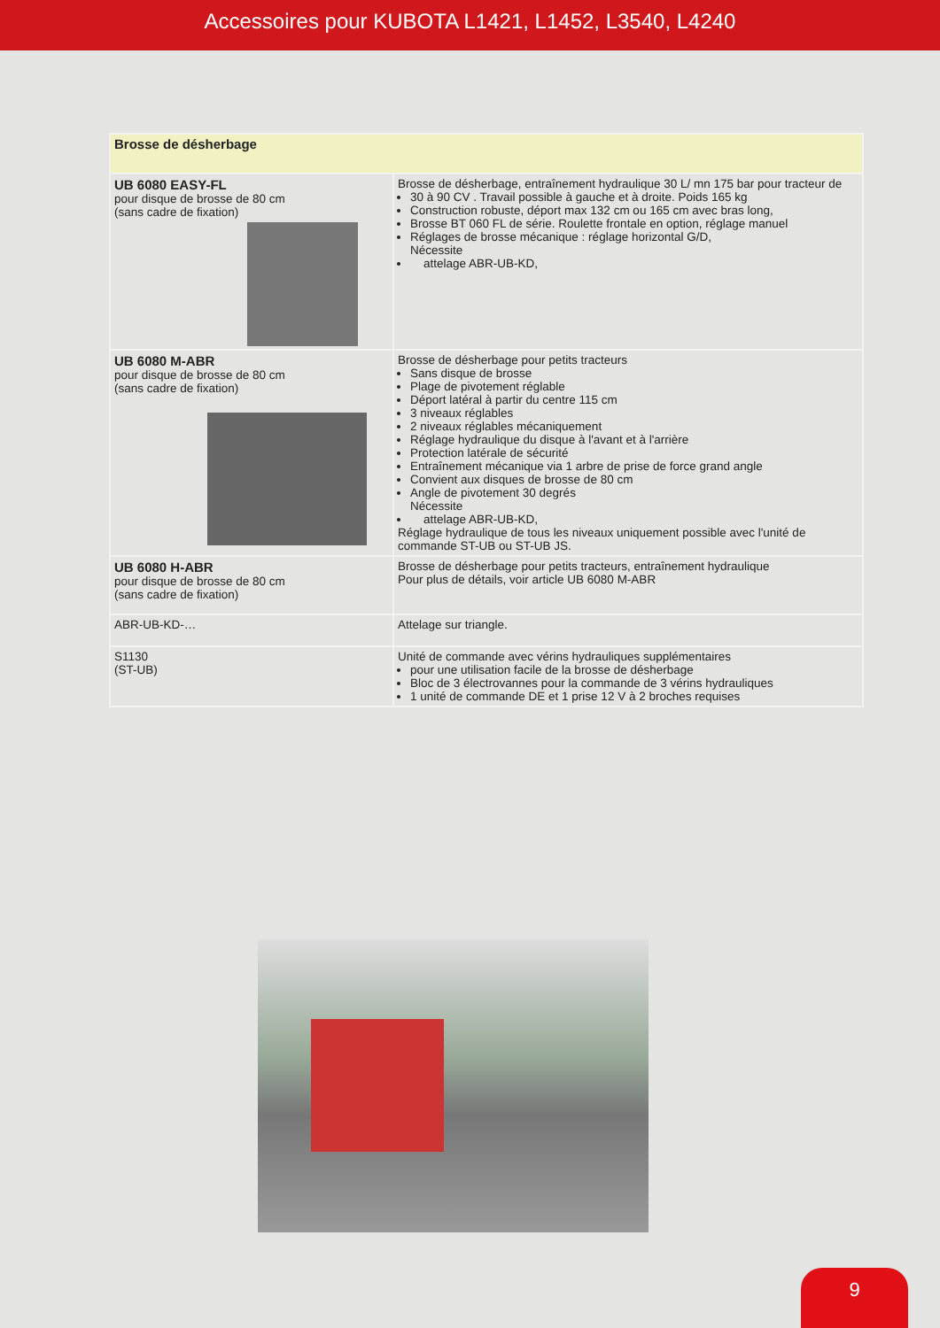Accessoires pour KUBOTA L1421, L1452, L3540, L4240
| Brosse de désherbage | |
| --- | --- |
| UB 6080 EASY-FL pour disque de brosse de 80 cm (sans cadre de fixation) | Brosse de désherbage, entraînement hydraulique 30 L/ mn 175 bar pour tracteur de 30 à 90 CV . Travail possible à gauche et à droite. Poids 165 kg Construction robuste, déport max 132 cm ou 165 cm avec bras long, Brosse BT 060 FL de série. Roulette frontale en option, réglage manuel Réglages de brosse mécanique : réglage horizontal G/D, Nécessite attelage ABR-UB-KD, |
| UB 6080 M-ABR pour disque de brosse de 80 cm (sans cadre de fixation) | Brosse de désherbage pour petits tracteurs Sans disque de brosse Plage de pivotement réglable Déport latéral à partir du centre 115 cm 3 niveaux réglables 2 niveaux réglables mécaniquement Réglage hydraulique du disque à l'avant et à l'arrière Protection latérale de sécurité Entraînement mécanique via 1 arbre de prise de force grand angle Convient aux disques de brosse de 80 cm Angle de pivotement 30 degrés Nécessite attelage ABR-UB-KD, Réglage hydraulique de tous les niveaux uniquement possible avec l'unité de commande ST-UB ou ST-UB JS. |
| UB 6080 H-ABR pour disque de brosse de 80 cm (sans cadre de fixation) | Brosse de désherbage pour petits tracteurs, entraînement hydraulique Pour plus de détails, voir article UB 6080 M-ABR |
| ABR-UB-KD-… | Attelage sur triangle. |
| S1130 (ST-UB) | Unité de commande avec vérins hydrauliques supplémentaires pour une utilisation facile de la brosse de désherbage Bloc de 3 électrovannes pour la commande de 3 vérins hydrauliques 1 unité de commande DE et 1 prise 12 V à 2 broches requises |
9